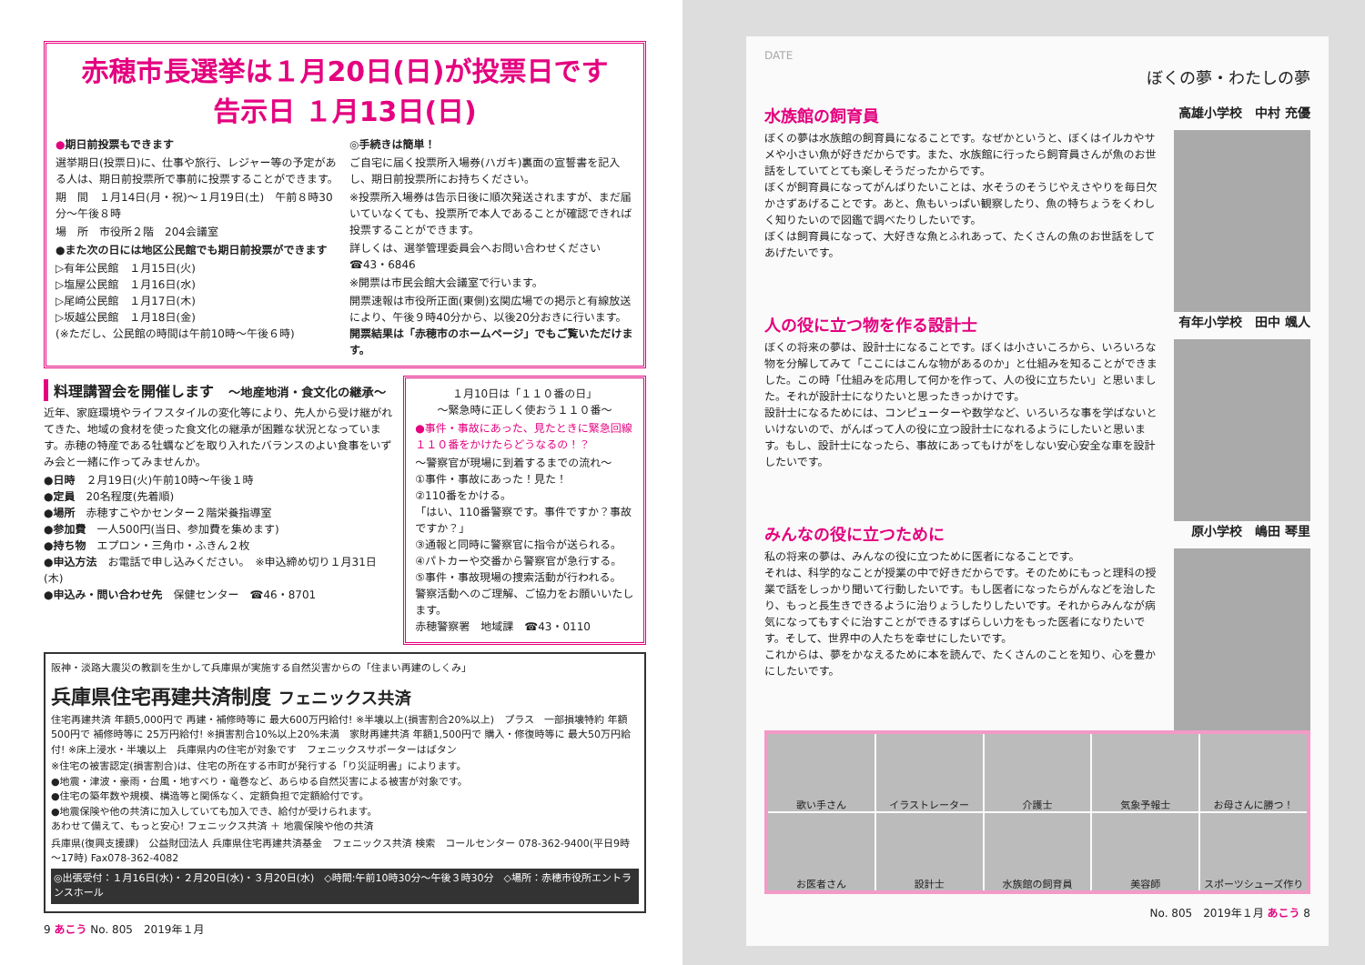赤穂市長選挙は１月20日(日)が投票日です　告示日 １月13日(日)
●期日前投票もできます
選挙期日(投票日)に、仕事や旅行、レジャー等の予定がある人は、期日前投票所で事前に投票することができます。
期　間　１月14日(月・祝)～１月19日(土)　午前８時30分～午後８時
場　所　市役所２階　204会議室
●また次の日には地区公民館でも期日前投票ができます
▷有年公民館　１月15日(火)
▷塩屋公民館　１月16日(水)
▷尾崎公民館　１月17日(木)
▷坂越公民館　１月18日(金)
(※ただし、公民館の時間は午前10時～午後６時)
◎手続きは簡単！
ご自宅に届く投票所入場券(ハガキ)裏面の宣誓書を記入し、期日前投票所にお持ちください。
※投票所入場券は告示日後に順次発送されますが、まだ届いていなくても、投票所で本人であることが確認できれば投票することができます。
詳しくは、選挙管理委員会へお問い合わせください　☎43・6846
※開票は市民会館大会議室で行います。
開票速報は市役所正面(東側)玄関広場での掲示と有線放送により、午後９時40分から、以後20分おきに行います。開票結果は「赤穂市のホームページ」でもご覧いただけます。
料理講習会を開催します　～地産地消・食文化の継承～
近年、家庭環境やライフスタイルの変化等により、先人から受け継がれてきた、地域の食材を使った食文化の継承が困難な状況となっています。赤穂の特産である牡蠣などを取り入れたバランスのよい食事をいずみ会と一緒に作ってみませんか。
●日時　２月19日(火)午前10時～午後１時
●定員　20名程度(先着順)
●場所　赤穂すこやかセンター２階栄養指導室
●参加費　一人500円(当日、参加費を集めます)
●持ち物　エプロン・三角巾・ふきん２枚
●申込方法　お電話で申し込みください。　※申込締め切り１月31日(木)
●申込み・問い合わせ先　保健センター　☎46・8701
１月10日は「１１０番の日」
～緊急時に正しく使おう１１０番～
●事件・事故にあった、見たときに緊急回線１１０番をかけたらどうなるの！？
～警察官が現場に到着するまでの流れ～
①事件・事故にあった！見た！
②110番をかける。
「はい、110番警察です。事件ですか？事故ですか？」
③通報と同時に警察官に指令が送られる。
④パトカーや交番から警察官が急行する。
⑤事件・事故現場の捜索活動が行われる。
警察活動へのご理解、ご協力をお願いいたします。
赤穂警察署　地域課　☎43・0110
阪神・淡路大震災の教訓を生かして兵庫県が実施する自然災害からの「住まい再建のしくみ」
兵庫県住宅再建共済制度 フェニックス共済
住宅再建共済 年額5,000円で 再建・補修時等に 最大600万円給付! ※半壊以上(損害割合20%以上)　プラス　一部損壊特約 年額500円で 補修時等に 25万円給付! ※損害割合10%以上20%未満　家財再建共済 年額1,500円で 購入・修復時等に 最大50万円給付! ※床上浸水・半壊以上　兵庫県内の住宅が対象です　フェニックスサポーターはばタン
※住宅の被害認定(損害割合)は、住宅の所在する市町が発行する「り災証明書」によります。
●地震・津波・豪雨・台風・地すべり・竜巻など、あらゆる自然災害による被害が対象です。
●住宅の築年数や規模、構造等と関係なく、定額負担で定額給付です。
●地震保険や他の共済に加入していても加入でき、給付が受けられます。
あわせて備えて、もっと安心! フェニックス共済 ＋ 地震保険や他の共済
兵庫県(復興支援課)　公益財団法人 兵庫県住宅再建共済基金　フェニックス共済 検索　コールセンター 078-362-9400(平日9時～17時) Fax078-362-4082
◎出張受付：１月16日(水)・２月20日(水)・３月20日(水)　◇時間:午前10時30分～午後３時30分　◇場所：赤穂市役所エントランスホール
9 あこう No. 805　2019年１月
DATE
ぼくの夢・わたしの夢
水族館の飼育員 高雄小学校　中村 充優
ぼくの夢は水族館の飼育員になることです。なぜかというと、ぼくはイルカやサメや小さい魚が好きだからです。また、水族館に行ったら飼育員さんが魚のお世話をしていてとても楽しそうだったからです。
ぼくが飼育員になってがんばりたいことは、水そうのそうじやえさやりを毎日欠かさずあげることです。あと、魚もいっぱい観察したり、魚の特ちょうをくわしく知りたいので図鑑で調べたりしたいです。
ぼくは飼育員になって、大好きな魚とふれあって、たくさんの魚のお世話をしてあげたいです。
人の役に立つ物を作る設計士 有年小学校　田中 颯人
ぼくの将来の夢は、設計士になることです。ぼくは小さいころから、いろいろな物を分解してみて「ここにはこんな物があるのか」と仕組みを知ることができました。この時「仕組みを応用して何かを作って、人の役に立ちたい」と思いました。それが設計士になりたいと思ったきっかけです。
設計士になるためには、コンピューターや数学など、いろいろな事を学ばないといけないので、がんばって人の役に立つ設計士になれるようにしたいと思います。もし、設計士になったら、事故にあってもけがをしない安心安全な車を設計したいです。
みんなの役に立つために 原小学校　嶋田 琴里
私の将来の夢は、みんなの役に立つために医者になることです。
それは、科学的なことが授業の中で好きだからです。そのためにもっと理科の授業で話をしっかり聞いて行動したいです。もし医者になったらがんなどを治したり、もっと長生きできるように治りょうしたりしたいです。それからみんなが病気になってもすぐに治すことができるすばらしい力をもった医者になりたいです。そして、世界中の人たちを幸せにしたいです。
これからは、夢をかなえるために本を読んで、たくさんのことを知り、心を豊かにしたいです。
歌い手さん
イラストレーター
介護士
気象予報士
お母さんに勝つ！
お医者さん
設計士
水族館の飼育員
美容師
スポーツシューズ作り
No. 805　2019年１月 あこう 8